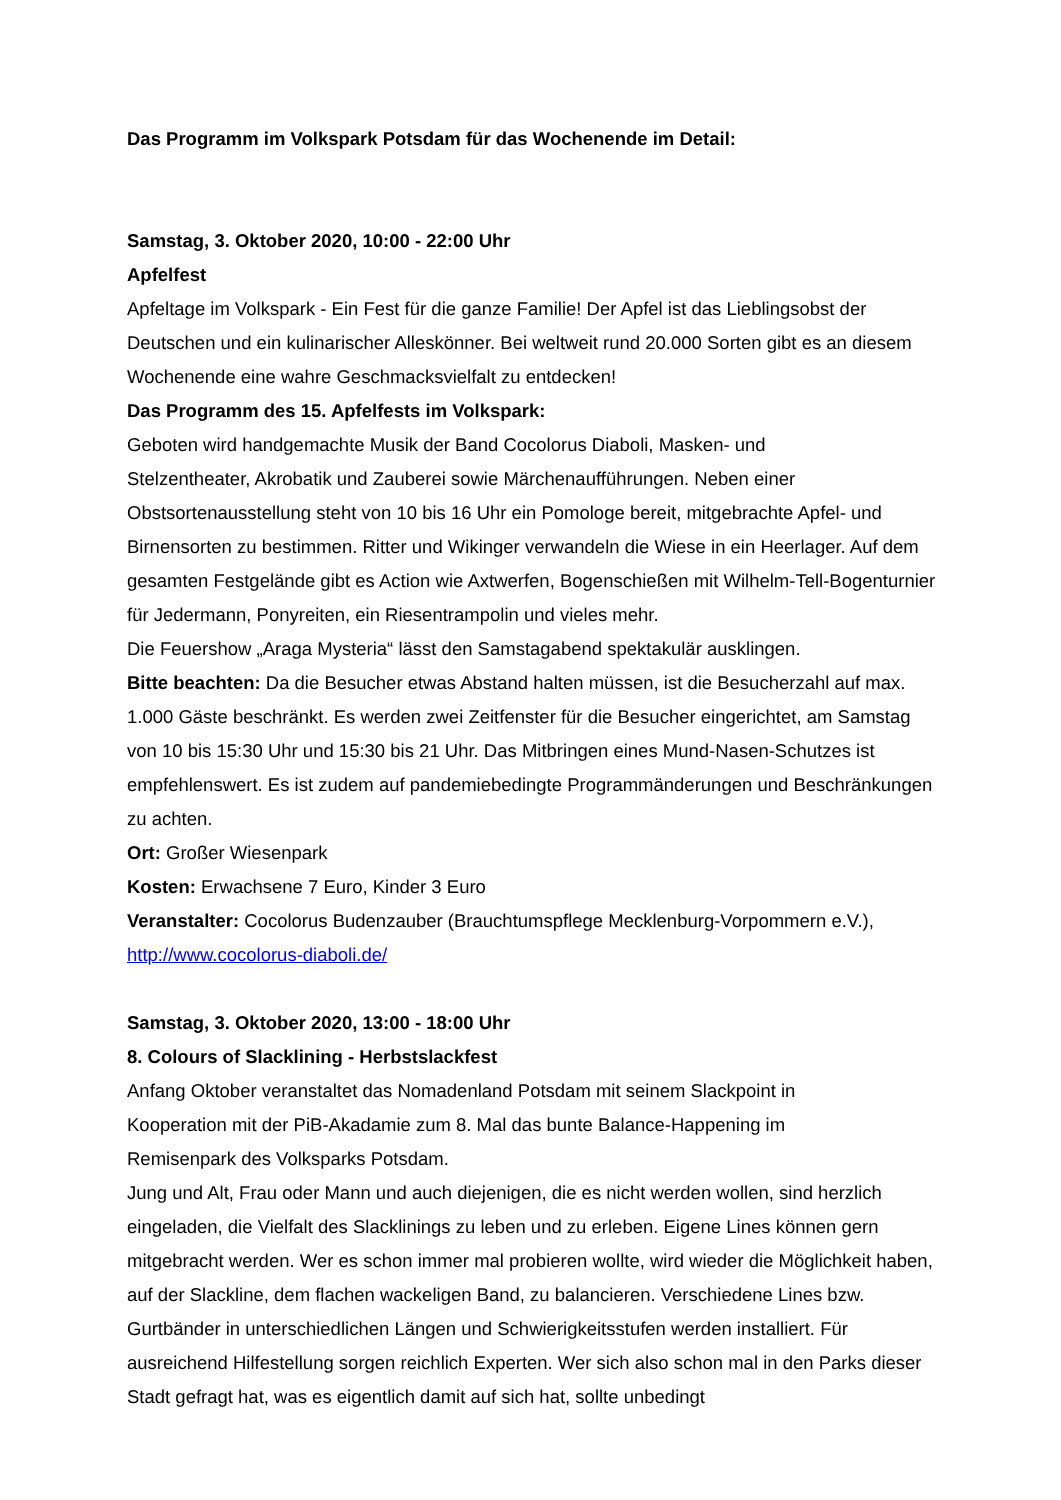Das Programm im Volkspark Potsdam für das Wochenende im Detail:
Samstag, 3. Oktober 2020, 10:00 - 22:00 Uhr
Apfelfest
Apfeltage im Volkspark - Ein Fest für die ganze Familie! Der Apfel ist das Lieblingsobst der Deutschen und ein kulinarischer Alleskönner. Bei weltweit rund 20.000 Sorten gibt es an diesem Wochenende eine wahre Geschmacksvielfalt zu entdecken!
Das Programm des 15. Apfelfests im Volkspark:
Geboten wird handgemachte Musik der Band Cocolorus Diaboli, Masken- und
Stelzentheater, Akrobatik und Zauberei sowie Märchenaufführungen. Neben einer Obstsortenausstellung steht von 10 bis 16 Uhr ein Pomologe bereit, mitgebrachte Apfel- und Birnensorten zu bestimmen. Ritter und Wikinger verwandeln die Wiese in ein Heerlager. Auf dem gesamten Festgelände gibt es Action wie Axtwerfen, Bogenschießen mit Wilhelm-Tell-Bogenturnier für Jedermann, Ponyreiten, ein Riesentrampolin und vieles mehr.
Die Feuershow „Araga Mysteria“ lässt den Samstagabend spektakulär ausklingen.
Bitte beachten: Da die Besucher etwas Abstand halten müssen, ist die Besucherzahl auf max. 1.000 Gäste beschränkt. Es werden zwei Zeitfenster für die Besucher eingerichtet, am Samstag von 10 bis 15:30 Uhr und 15:30 bis 21 Uhr. Das Mitbringen eines Mund-Nasen-Schutzes ist empfehlenswert. Es ist zudem auf pandemiebedingte Programmänderungen und Beschränkungen zu achten.
Ort: Großer Wiesenpark
Kosten: Erwachsene 7 Euro, Kinder 3 Euro
Veranstalter: Cocolorus Budenzauber (Brauchtumspflege Mecklenburg-Vorpommern e.V.),
http://www.cocolorus-diaboli.de/
Samstag, 3. Oktober 2020, 13:00 - 18:00 Uhr
8. Colours of Slacklining - Herbstslackfest
Anfang Oktober veranstaltet das Nomadenland Potsdam mit seinem Slackpoint in
Kooperation mit der PiB-Akadamie zum 8. Mal das bunte Balance-Happening im
Remisenpark des Volksparks Potsdam.
Jung und Alt, Frau oder Mann und auch diejenigen, die es nicht werden wollen, sind herzlich eingeladen, die Vielfalt des Slacklinings zu leben und zu erleben. Eigene Lines können gern mitgebracht werden. Wer es schon immer mal probieren wollte, wird wieder die Möglichkeit haben, auf der Slackline, dem flachen wackeligen Band, zu balancieren. Verschiedene Lines bzw. Gurtbänder in unterschiedlichen Längen und Schwierigkeitsstufen werden installiert. Für ausreichend Hilfestellung sorgen reichlich Experten. Wer sich also schon mal in den Parks dieser Stadt gefragt hat, was es eigentlich damit auf sich hat, sollte unbedingt